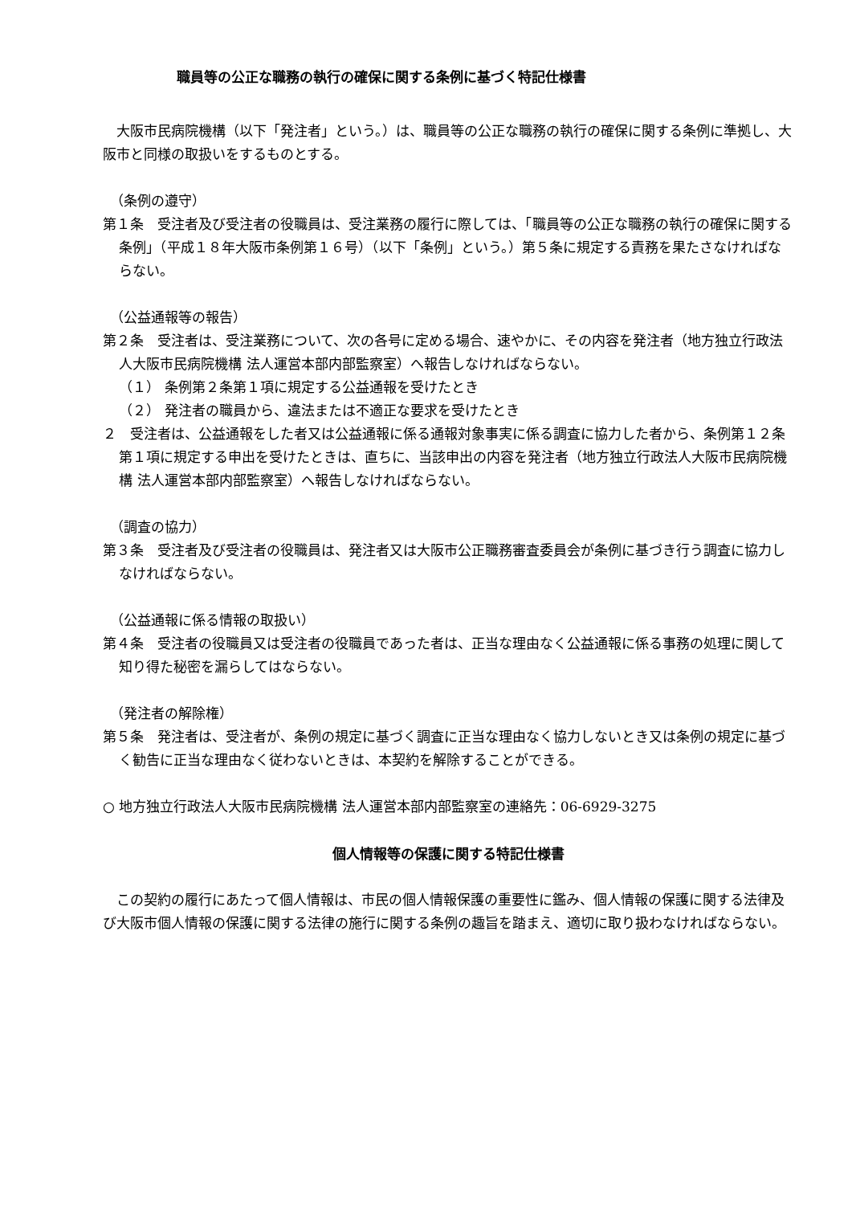職員等の公正な職務の執行の確保に関する条例に基づく特記仕様書
大阪市民病院機構（以下「発注者」という。）は、職員等の公正な職務の執行の確保に関する条例に準拠し、大阪市と同様の取扱いをするものとする。
（条例の遵守）
第１条　受注者及び受注者の役職員は、受注業務の履行に際しては、「職員等の公正な職務の執行の確保に関する条例」（平成１８年大阪市条例第１６号）（以下「条例」という。）第５条に規定する責務を果たさなければならない。
（公益通報等の報告）
第２条　受注者は、受注業務について、次の各号に定める場合、速やかに、その内容を発注者（地方独立行政法人大阪市民病院機構 法人運営本部内部監察室）へ報告しなければならない。
（１） 条例第２条第１項に規定する公益通報を受けたとき
（２） 発注者の職員から、違法または不適正な要求を受けたとき
２　受注者は、公益通報をした者又は公益通報に係る通報対象事実に係る調査に協力した者から、条例第１２条第１項に規定する申出を受けたときは、直ちに、当該申出の内容を発注者（地方独立行政法人大阪市民病院機構 法人運営本部内部監察室）へ報告しなければならない。
（調査の協力）
第３条　受注者及び受注者の役職員は、発注者又は大阪市公正職務審査委員会が条例に基づき行う調査に協力しなければならない。
（公益通報に係る情報の取扱い）
第４条　受注者の役職員又は受注者の役職員であった者は、正当な理由なく公益通報に係る事務の処理に関して知り得た秘密を漏らしてはならない。
（発注者の解除権）
第５条　発注者は、受注者が、条例の規定に基づく調査に正当な理由なく協力しないとき又は条例の規定に基づく勧告に正当な理由なく従わないときは、本契約を解除することができる。
○ 地方独立行政法人大阪市民病院機構 法人運営本部内部監察室の連絡先：06-6929-3275
個人情報等の保護に関する特記仕様書
この契約の履行にあたって個人情報は、市民の個人情報保護の重要性に鑑み、個人情報の保護に関する法律及び大阪市個人情報の保護に関する法律の施行に関する条例の趣旨を踏まえ、適切に取り扱わなければならない。